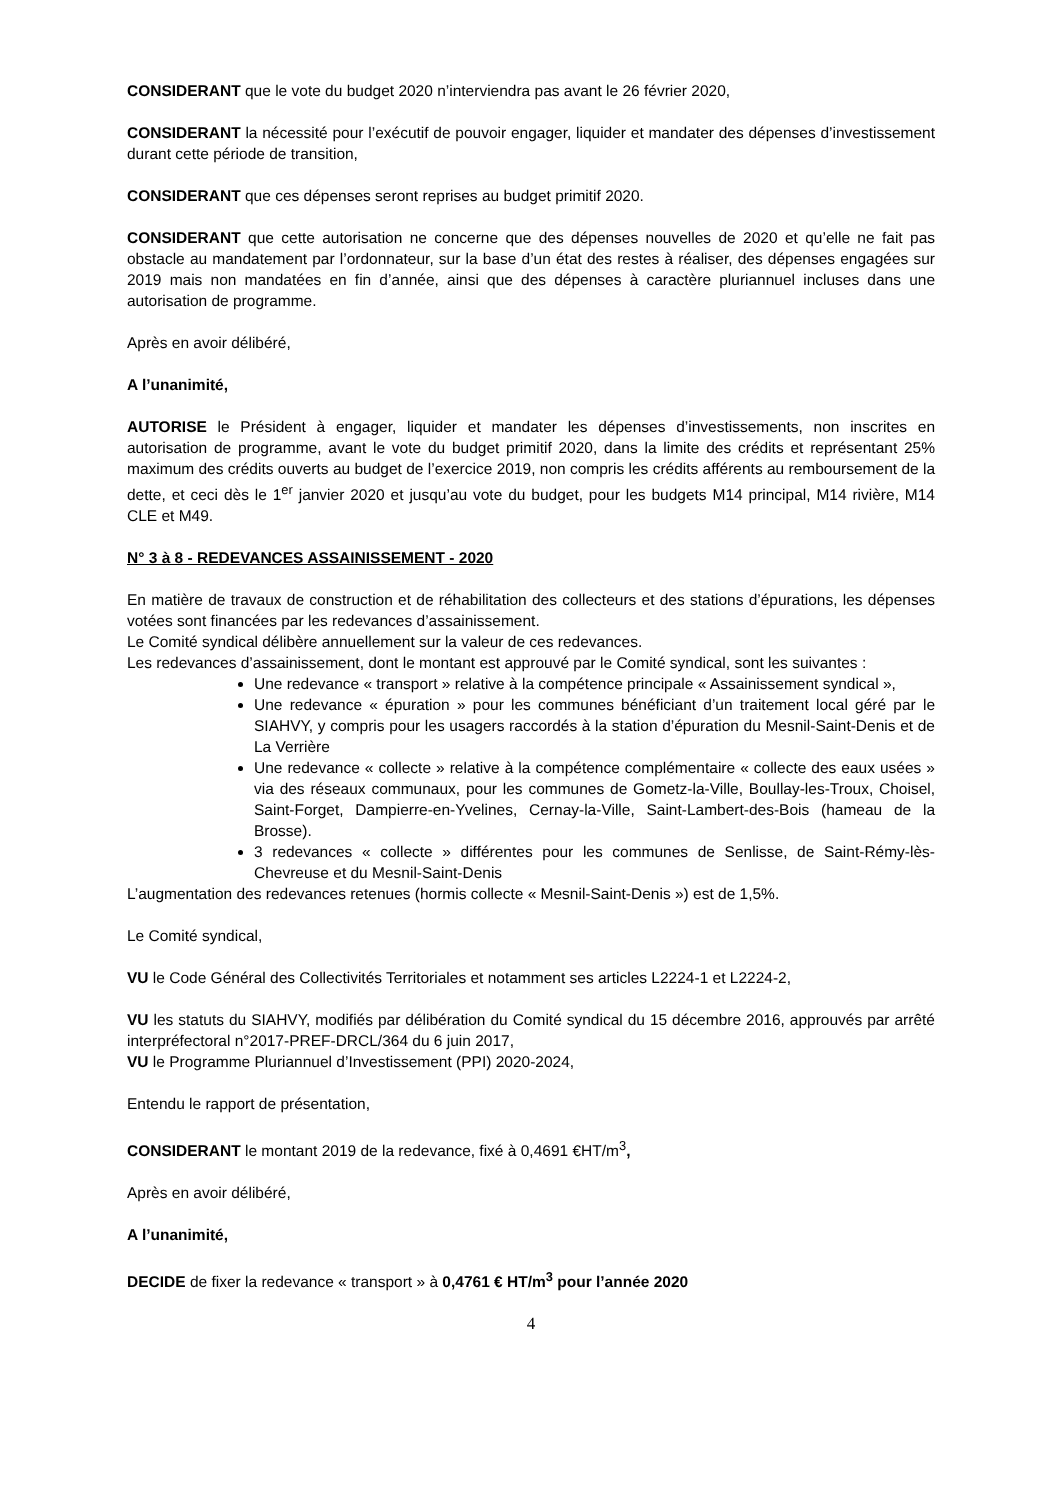CONSIDERANT que le vote du budget 2020 n’interviendra pas avant le 26 février 2020,
CONSIDERANT la nécessité pour l’exécutif de pouvoir engager, liquider et mandater des dépenses d’investissement durant cette période de transition,
CONSIDERANT que ces dépenses seront reprises au budget primitif 2020.
CONSIDERANT que cette autorisation ne concerne que des dépenses nouvelles de 2020 et qu’elle ne fait pas obstacle au mandatement par l’ordonnateur, sur la base d’un état des restes à réaliser, des dépenses engagées sur 2019 mais non mandatées en fin d’année, ainsi que des dépenses à caractère pluriannuel incluses dans une autorisation de programme.
Après en avoir délibéré,
A l’unanimité,
AUTORISE le Président à engager, liquider et mandater les dépenses d’investissements, non inscrites en autorisation de programme, avant le vote du budget primitif 2020, dans la limite des crédits et représentant 25% maximum des crédits ouverts au budget de l’exercice 2019, non compris les crédits afférents au remboursement de la dette, et ceci dès le 1<sup>er</sup> janvier 2020 et jusqu’au vote du budget, pour les budgets M14 principal, M14 rivière, M14 CLE et M49.
N° 3 à 8 - REDEVANCES ASSAINISSEMENT - 2020
En matière de travaux de construction et de réhabilitation des collecteurs et des stations d’épurations, les dépenses votées sont financées par les redevances d’assainissement.
Le Comité syndical délibère annuellement sur la valeur de ces redevances.
Les redevances d’assainissement, dont le montant est approuvé par le Comité syndical, sont les suivantes :
Une redevance « transport » relative à la compétence principale « Assainissement syndical »,
Une redevance « épuration » pour les communes bénéficiant d’un traitement local géré par le SIAHVY, y compris pour les usagers raccordés à la station d’épuration du Mesnil-Saint-Denis et de La Verrière
Une redevance « collecte » relative à la compétence complémentaire « collecte des eaux usées » via des réseaux communaux, pour les communes de Gometz-la-Ville, Boullay-les-Troux, Choisel, Saint-Forget, Dampierre-en-Yvelines, Cernay-la-Ville, Saint-Lambert-des-Bois (hameau de la Brosse).
3 redevances « collecte » différentes pour les communes de Senlisse, de Saint-Rémy-lès-Chevreuse et du Mesnil-Saint-Denis
L’augmentation des redevances retenues (hormis collecte « Mesnil-Saint-Denis ») est de 1,5%.
Le Comité syndical,
VU le Code Général des Collectivités Territoriales et notamment ses articles L2224-1 et L2224-2,
VU les statuts du SIAHVY, modifiés par délibération du Comité syndical du 15 décembre 2016, approuvés par arrêté interpréfectoral n°2017-PREF-DRCL/364 du 6 juin 2017,
VU le Programme Pluriannuel d’Investissement (PPI) 2020-2024,
Entendu le rapport de présentation,
CONSIDERANT le montant 2019 de la redevance, fixé à 0,4691 €HT/m<sup>3</sup>,
Après en avoir délibéré,
A l’unanimité,
DECIDE de fixer la redevance « transport » à 0,4761 € HT/m<sup>3</sup> pour l’année 2020
4